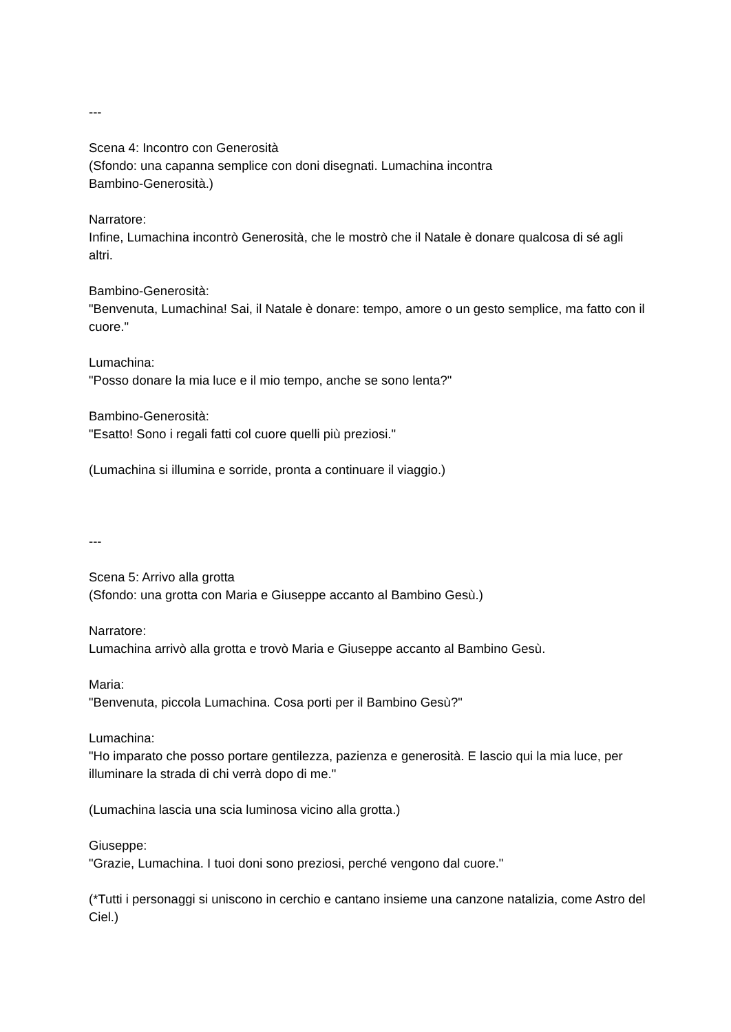---
Scena 4: Incontro con Generosità
(Sfondo: una capanna semplice con doni disegnati. Lumachina incontra
Bambino-Generosità.)
Narratore:
Infine, Lumachina incontrò Generosità, che le mostrò che il Natale è donare qualcosa di sé agli altri.
Bambino-Generosità:
"Benvenuta, Lumachina! Sai, il Natale è donare: tempo, amore o un gesto semplice, ma fatto con il cuore."
Lumachina:
"Posso donare la mia luce e il mio tempo, anche se sono lenta?"
Bambino-Generosità:
"Esatto! Sono i regali fatti col cuore quelli più preziosi."
(Lumachina si illumina e sorride, pronta a continuare il viaggio.)
---
Scena 5: Arrivo alla grotta
(Sfondo: una grotta con Maria e Giuseppe accanto al Bambino Gesù.)
Narratore:
Lumachina arrivò alla grotta e trovò Maria e Giuseppe accanto al Bambino Gesù.
Maria:
"Benvenuta, piccola Lumachina. Cosa porti per il Bambino Gesù?"
Lumachina:
"Ho imparato che posso portare gentilezza, pazienza e generosità. E lascio qui la mia luce, per illuminare la strada di chi verrà dopo di me."
(Lumachina lascia una scia luminosa vicino alla grotta.)
Giuseppe:
"Grazie, Lumachina. I tuoi doni sono preziosi, perché vengono dal cuore."
(*Tutti i personaggi si uniscono in cerchio e cantano insieme una canzone natalizia, come Astro del Ciel.)